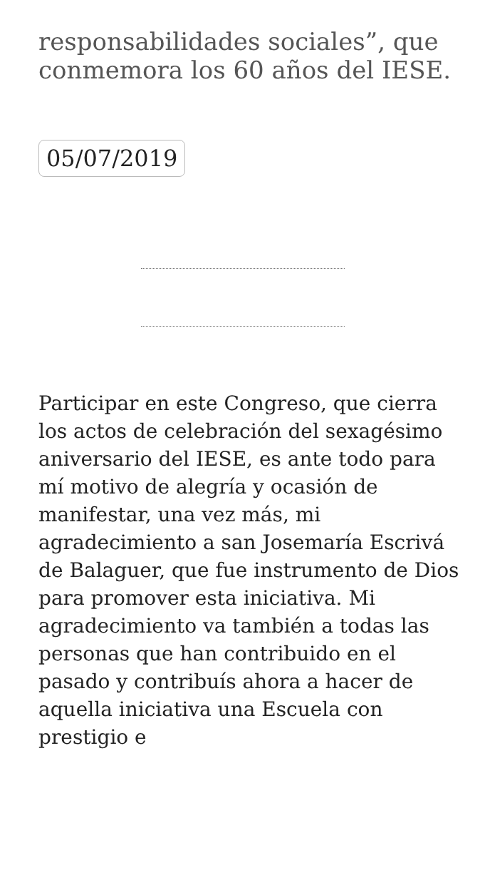responsabilidades sociales”, que conmemora los 60 años del IESE.
05/07/2019
Participar en este Congreso, que cierra los actos de celebración del sexagésimo aniversario del IESE, es ante todo para mí motivo de alegría y ocasión de manifestar, una vez más, mi agradecimiento a san Josemaría Escrivá de Balaguer, que fue instrumento de Dios para promover esta iniciativa. Mi agradecimiento va también a todas las personas que han contribuido en el pasado y contribuís ahora a hacer de aquella iniciativa una Escuela con prestigio e